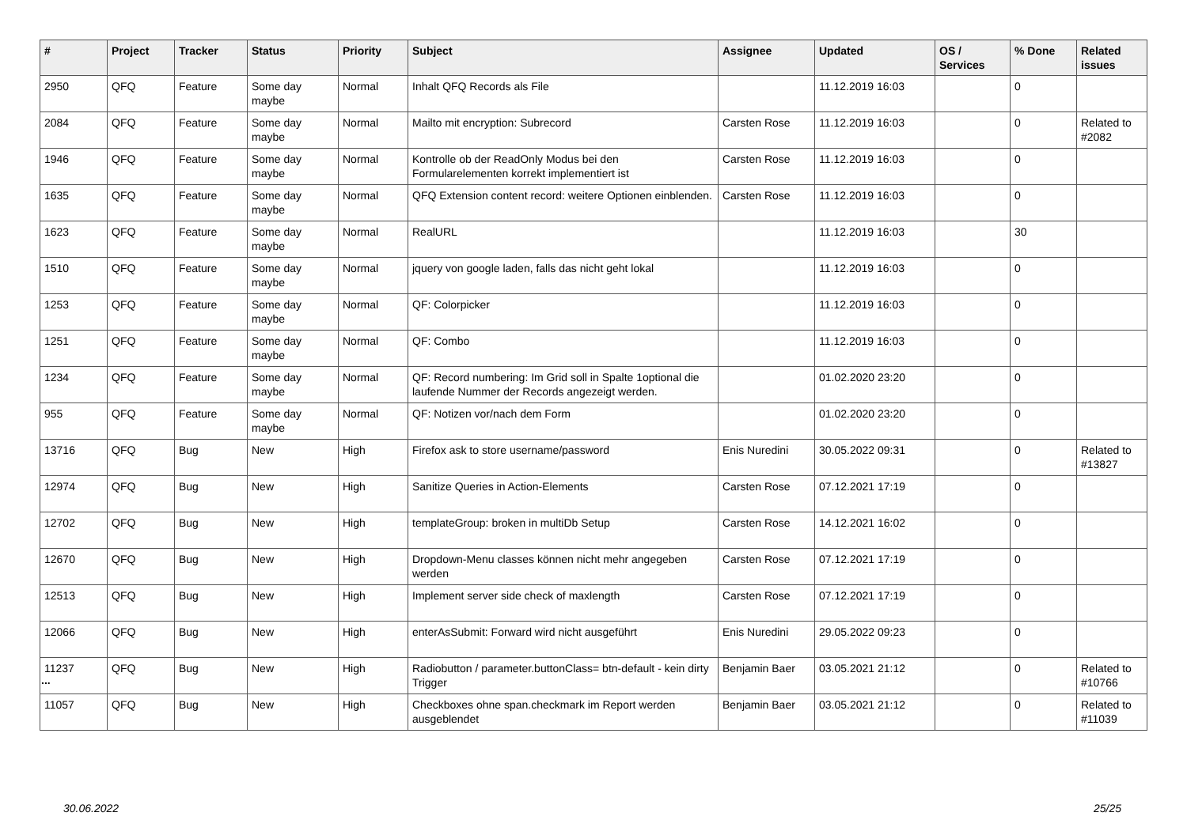| # | Project | Tracker | Status | Priority | Subject | Assignee | Updated | OS / Services | % Done | Related issues |
| --- | --- | --- | --- | --- | --- | --- | --- | --- | --- | --- |
| 2950 | QFQ | Feature | Some day maybe | Normal | Inhalt QFQ Records als File | | 11.12.2019 16:03 | | 0 | |
| 2084 | QFQ | Feature | Some day maybe | Normal | Mailto mit encryption: Subrecord | Carsten Rose | 11.12.2019 16:03 | | 0 | Related to #2082 |
| 1946 | QFQ | Feature | Some day maybe | Normal | Kontrolle ob der ReadOnly Modus bei den Formularelementen korrekt implementiert ist | Carsten Rose | 11.12.2019 16:03 | | 0 | |
| 1635 | QFQ | Feature | Some day maybe | Normal | QFQ Extension content record: weitere Optionen einblenden. | Carsten Rose | 11.12.2019 16:03 | | 0 | |
| 1623 | QFQ | Feature | Some day maybe | Normal | RealURL | | 11.12.2019 16:03 | | 30 | |
| 1510 | QFQ | Feature | Some day maybe | Normal | jquery von google laden, falls das nicht geht lokal | | 11.12.2019 16:03 | | 0 | |
| 1253 | QFQ | Feature | Some day maybe | Normal | QF: Colorpicker | | 11.12.2019 16:03 | | 0 | |
| 1251 | QFQ | Feature | Some day maybe | Normal | QF: Combo | | 11.12.2019 16:03 | | 0 | |
| 1234 | QFQ | Feature | Some day maybe | Normal | QF: Record numbering: Im Grid soll in Spalte 1optional die laufende Nummer der Records angezeigt werden. | | 01.02.2020 23:20 | | 0 | |
| 955 | QFQ | Feature | Some day maybe | Normal | QF: Notizen vor/nach dem Form | | 01.02.2020 23:20 | | 0 | |
| 13716 | QFQ | Bug | New | High | Firefox ask to store username/password | Enis Nuredini | 30.05.2022 09:31 | | 0 | Related to #13827 |
| 12974 | QFQ | Bug | New | High | Sanitize Queries in Action-Elements | Carsten Rose | 07.12.2021 17:19 | | 0 | |
| 12702 | QFQ | Bug | New | High | templateGroup: broken in multiDb Setup | Carsten Rose | 14.12.2021 16:02 | | 0 | |
| 12670 | QFQ | Bug | New | High | Dropdown-Menu classes können nicht mehr angegeben werden | Carsten Rose | 07.12.2021 17:19 | | 0 | |
| 12513 | QFQ | Bug | New | High | Implement server side check of maxlength | Carsten Rose | 07.12.2021 17:19 | | 0 | |
| 12066 | QFQ | Bug | New | High | enterAsSubmit: Forward wird nicht ausgeführt | Enis Nuredini | 29.05.2022 09:23 | | 0 | |
| 11237 | QFQ | Bug | New | High | Radiobutton / parameter.buttonClass= btn-default - kein dirty Trigger | Benjamin Baer | 03.05.2021 21:12 | | 0 | Related to #10766 |
| 11057 | QFQ | Bug | New | High | Checkboxes ohne span.checkmark im Report werden ausgeblendet | Benjamin Baer | 03.05.2021 21:12 | | 0 | Related to #11039 |
...
30.06.2022 25/25